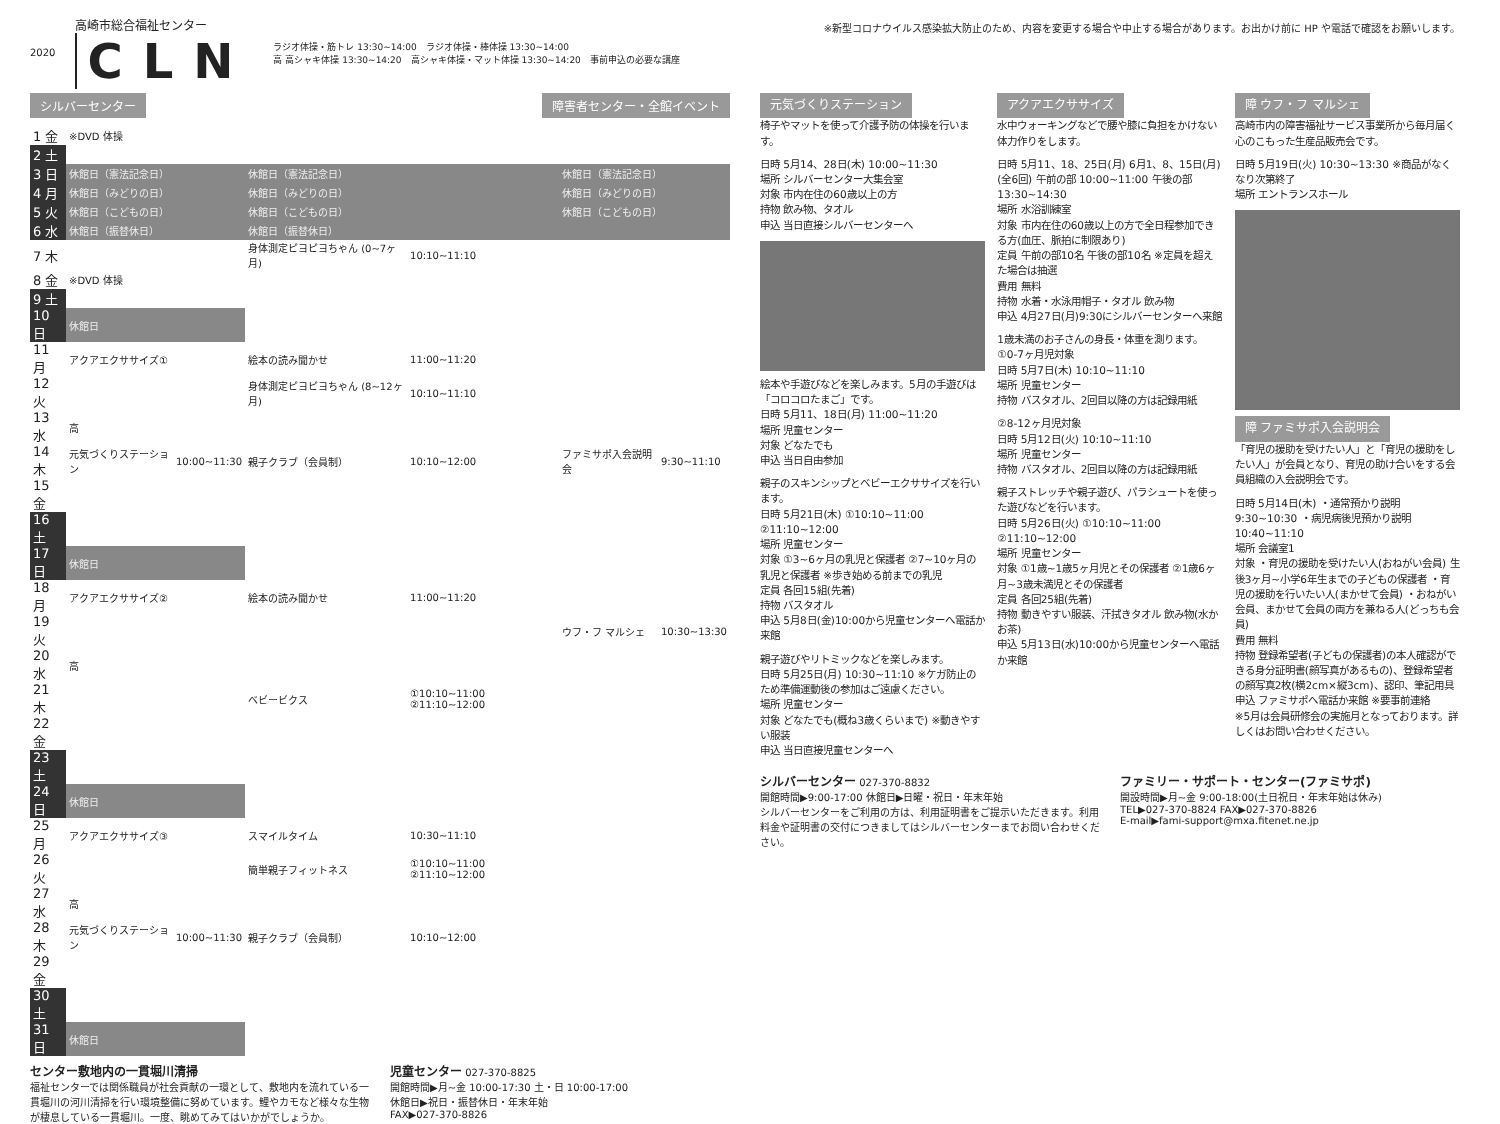2020
高崎市総合福祉センター
CLN
ラジオ体操・筋トレ 13:30~14:00　ラジオ体操・棒体操 13:30~14:00
高 高シャキ体操 13:30~14:20　高シャキ体操・マット体操 13:30~14:20　事前申込の必要な講座
シルバーセンター 障害者センター・全館イベント
| 1 金 | ※DVD 体操 | | | | | |
| 2 土 | | | | | | |
| 3 日 | 休館日（憲法記念日） | | 休館日（憲法記念日） | | 休館日（憲法記念日） | |
| 4 月 | 休館日（みどりの日） | | 休館日（みどりの日） | | 休館日（みどりの日） | |
| 5 火 | 休館日（こどもの日） | | 休館日（こどもの日） | | 休館日（こどもの日） | |
| 6 水 | 休館日（振替休日） | | 休館日（振替休日） | | | |
| 7 木 | | | 身体測定ピヨピヨちゃん (0~7ヶ月) | 10:10~11:10 | | |
| 8 金 | ※DVD 体操 | | | | | |
| 9 土 | | | | | | |
| 10 日 | 休館日 | | | | | |
| 11 月 | アクアエクササイズ① | | 絵本の読み聞かせ | 11:00~11:20 | | |
| 12 火 | | | 身体測定ピヨピヨちゃん (8~12ヶ月) | 10:10~11:10 | | |
| 13 水 | 高 | | | | | |
| 14 木 | 元気づくりステーション | 10:00~11:30 | 親子クラブ（会員制） | 10:10~12:00 | ファミサポ入会説明会 | 9:30~11:10 |
| 15 金 | | | | | | |
| 16 土 | | | | | | |
| 17 日 | 休館日 | | | | | |
| 18 月 | アクアエクササイズ② | | 絵本の読み聞かせ | 11:00~11:20 | | |
| 19 火 | | | | | ウフ・フ マルシェ | 10:30~13:30 |
| 20 水 | 高 | | | | | |
| 21 木 | | | ベビービクス | ①10:10~11:00 ②11:10~12:00 | | |
| 22 金 | | | | | | |
| 23 土 | | | | | | |
| 24 日 | 休館日 | | | | | |
| 25 月 | アクアエクササイズ③ | | スマイルタイム | 10:30~11:10 | | |
| 26 火 | | | 簡単親子フィットネス | ①10:10~11:00 ②11:10~12:00 | | |
| 27 水 | 高 | | | | | |
| 28 木 | 元気づくりステーション | 10:00~11:30 | 親子クラブ（会員制） | 10:10~12:00 | | |
| 29 金 | | | | | | |
| 30 土 | | | | | | |
| 31 日 | 休館日 | | | | | |
センター敷地内の一貫堀川清掃
福祉センターでは関係職員が社会貢献の一環として、敷地内を流れている一貫堀川の河川清掃を行い環境整備に努めています。鯉やカモなど様々な生物が棲息している一貫堀川。一度、眺めてみてはいかがでしょうか。
児童センター 027-370-8825
開館時間▶月~金 10:00-17:30 土・日 10:00-17:00
休館日▶祝日・振替休日・年末年始
FAX▶027-370-8826
※新型コロナウイルス感染拡大防止のため、内容を変更する場合や中止する場合があります。お出かけ前に HP や電話で確認をお願いします。
元気づくりステーション
椅子やマットを使って介護予防の体操を行います。
日時 5月14、28日(木) 10:00~11:30
場所 シルバーセンター大集会室
対象 市内在住の60歳以上の方
持物 飲み物、タオル
申込 当日直接シルバーセンターへ
絵本や手遊びなどを楽しみます。5月の手遊びは「コロコロたまご」です。
日時 5月11、18日(月) 11:00~11:20
場所 児童センター
対象 どなたでも
申込 当日自由参加
親子のスキンシップとベビーエクササイズを行います。
日時 5月21日(木) ①10:10~11:00 ②11:10~12:00
場所 児童センター
対象 ①3~6ヶ月の乳児と保護者 ②7~10ヶ月の乳児と保護者 ※歩き始める前までの乳児
定員 各回15組(先着)
持物 バスタオル
申込 5月8日(金)10:00から児童センターへ電話か来館
親子遊びやリトミックなどを楽しみます。
日時 5月25日(月) 10:30~11:10 ※ケガ防止のため準備運動後の参加はご遠慮ください。
場所 児童センター
対象 どなたでも(概ね3歳くらいまで) ※動きやすい服装
申込 当日直接児童センターへ
アクアエクササイズ
水中ウォーキングなどで腰や膝に負担をかけない体力作りをします。
日時 5月11、18、25日(月) 6月1、8、15日(月)(全6回) 午前の部 10:00~11:00 午後の部 13:30~14:30
場所 水浴訓練室
対象 市内在住の60歳以上の方で全日程参加できる方(血圧、脈拍に制限あり)
定員 午前の部10名 午後の部10名 ※定員を超えた場合は抽選
費用 無料
持物 水着・水泳用帽子・タオル 飲み物
申込 4月27日(月)9:30にシルバーセンターへ来館
1歳未満のお子さんの身長・体重を測ります。
①0-7ヶ月児対象
日時 5月7日(木) 10:10~11:10
場所 児童センター
持物 バスタオル、2回目以降の方は記録用紙
②8-12ヶ月児対象
日時 5月12日(火) 10:10~11:10
場所 児童センター
持物 バスタオル、2回目以降の方は記録用紙
親子ストレッチや親子遊び、パラシュートを使った遊びなどを行います。
日時 5月26日(火) ①10:10~11:00 ②11:10~12:00
場所 児童センター
対象 ①1歳~1歳5ヶ月児とその保護者 ②1歳6ヶ月~3歳未満児とその保護者
定員 各回25組(先着)
持物 動きやすい服装、汗拭きタオル 飲み物(水かお茶)
申込 5月13日(水)10:00から児童センターへ電話か来館
障 ウフ・フ マルシェ
高崎市内の障害福祉サービス事業所から毎月届く心のこもった生産品販売会です。
日時 5月19日(火) 10:30~13:30 ※商品がなくなり次第終了
場所 エントランスホール
障 ファミサポ入会説明会
「育児の援助を受けたい人」と「育児の援助をしたい人」が会員となり、育児の助け合いをする会員組織の入会説明会です。
日時 5月14日(木) ・通常預かり説明 9:30~10:30 ・病児病後児預かり説明 10:40~11:10
場所 会議室1
対象 ・育児の援助を受けたい人(おねがい会員) 生後3ヶ月~小学6年生までの子どもの保護者 ・育児の援助を行いたい人(まかせて会員) ・おねがい会員、まかせて会員の両方を兼ねる人(どっちも会員)
費用 無料
持物 登録希望者(子どもの保護者)の本人確認ができる身分証明書(顔写真があるもの)、登録希望者の顔写真2枚(横2cm×縦3cm)、認印、筆記用具
申込 ファミサポへ電話か来館 ※要事前連絡
※5月は会員研修会の実施月となっております。詳しくはお問い合わせください。
シルバーセンター 027-370-8832
開館時間▶9:00-17:00 休館日▶日曜・祝日・年末年始
シルバーセンターをご利用の方は、利用証明書をご提示いただきます。利用料金や証明書の交付につきましてはシルバーセンターまでお問い合わせください。
ファミリー・サポート・センター(ファミサポ)
開設時間▶月~金 9:00-18:00(土日祝日・年末年始は休み)
TEL▶027-370-8824 FAX▶027-370-8826
E-mail▶fami-support@mxa.fitenet.ne.jp